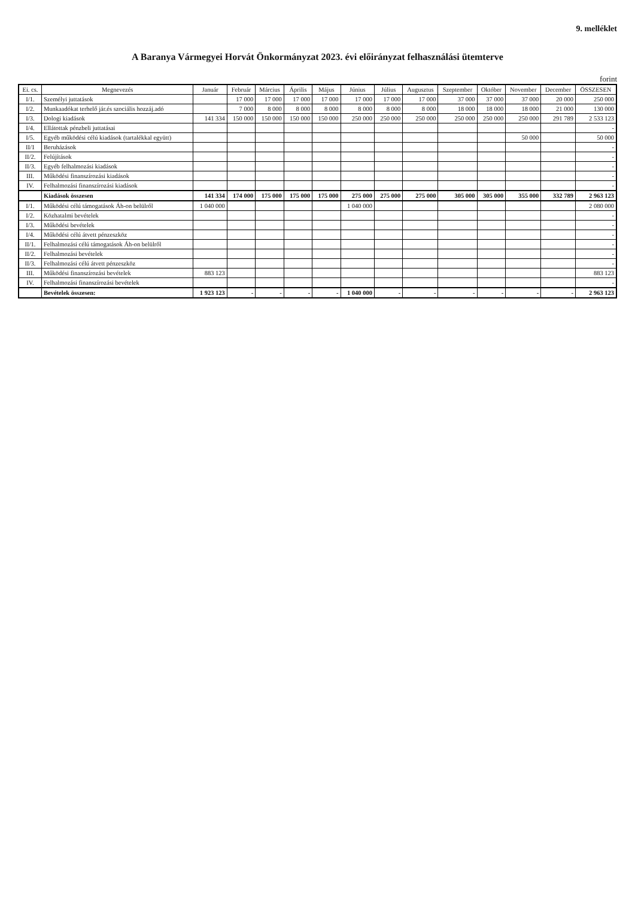9. melléklet
A Baranya Vármegyei Horvát Önkormányzat 2023. évi előirányzat felhasználási ütemterve
forint
| Ei. cs. | Megnevezés | Január | Február | Március | Április | Május | Június | Július | Augusztus | Szeptember | Október | November | December | ÖSSZESEN |
| --- | --- | --- | --- | --- | --- | --- | --- | --- | --- | --- | --- | --- | --- | --- |
| I/1. | Személyi juttatások | | 17 000 | 17 000 | 17 000 | 17 000 | 17 000 | 17 000 | 17 000 | 37 000 | 37 000 | 37 000 | 20 000 | 250 000 |
| I/2. | Munkaadókat terhelő jár.és szociális hozzáj.adó | | 7 000 | 8 000 | 8 000 | 8 000 | 8 000 | 8 000 | 8 000 | 18 000 | 18 000 | 18 000 | 21 000 | 130 000 |
| I/3. | Dologi kiadások | 141 334 | 150 000 | 150 000 | 150 000 | 150 000 | 250 000 | 250 000 | 250 000 | 250 000 | 250 000 | 250 000 | 291 789 | 2 533 123 |
| I/4. | Ellátottak pénzbeli juttatásai | | | | | | | | | | | | | - |
| I/5. | Egyéb működési célú kiadások (tartalékkal együtt) | | | | | | | | | | | 50 000 | | 50 000 |
| II/1 | Beruházások | | | | | | | | | | | | | - |
| II/2. | Felújítások | | | | | | | | | | | | | - |
| II/3. | Egyéb felhalmozási kiadások | | | | | | | | | | | | | - |
| III. | Működési finanszírozási kiadások | | | | | | | | | | | | | - |
| IV. | Felhalmozási finanszírozási kiadások | | | | | | | | | | | | | - |
| | Kiadások összesen | 141 334 | 174 000 | 175 000 | 175 000 | 175 000 | 275 000 | 275 000 | 275 000 | 305 000 | 305 000 | 355 000 | 332 789 | 2 963 123 |
| I/1. | Működési célú támogatások Áh-on belülről | 1 040 000 | | | | | 1 040 000 | | | | | | | 2 080 000 |
| I/2. | Közhatalmi bevételek | | | | | | | | | | | | | - |
| I/3. | Működési bevételek | | | | | | | | | | | | | - |
| I/4. | Működési célú átvett pénzeszköz | | | | | | | | | | | | | - |
| II/1. | Felhalmozási célú támogatások Áh-on belülről | | | | | | | | | | | | | - |
| II/2. | Felhalmozási bevételek | | | | | | | | | | | | | - |
| II/3. | Felhalmozási célú átvett pénzeszköz | | | | | | | | | | | | | - |
| III. | Működési finanszírozási bevételek | 883 123 | | | | | | | | | | | | 883 123 |
| IV. | Felhalmozási finanszírozási bevételek | | | | | | | | | | | | | - |
| | Bevételek összesen: | 1 923 123 | - | - | - | - | 1 040 000 | - | - | - | - | - | - | 2 963 123 |